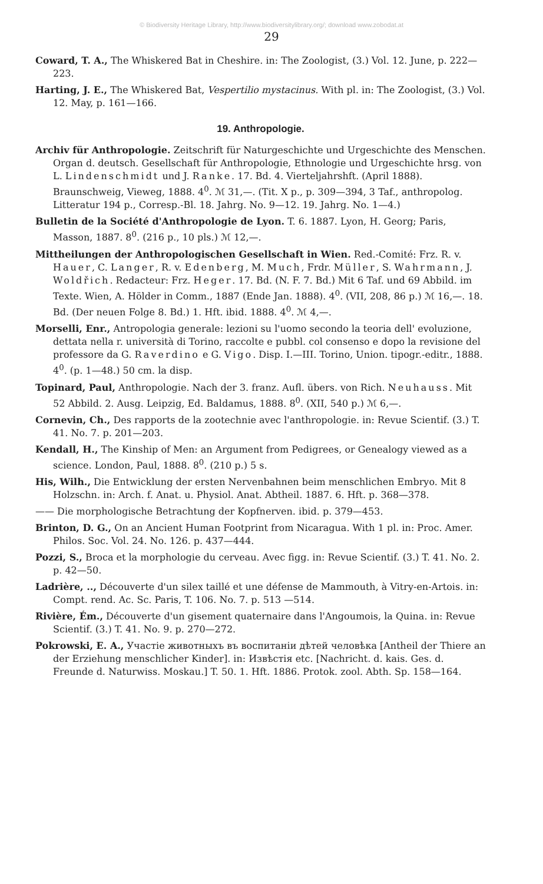© Biodiversity Heritage Library, http://www.biodiversitylibrary.org/; download www.zobodat.at
29
Coward, T. A., The Whiskered Bat in Cheshire. in: The Zoologist, (3.) Vol. 12. June, p. 222—223.
Harting, J. E., The Whiskered Bat, Vespertilio mystacinus. With pl. in: The Zoologist, (3.) Vol. 12. May, p. 161—166.
19. Anthropologie.
Archiv für Anthropologie. Zeitschrift für Naturgeschichte und Urgeschichte des Menschen. Organ d. deutsch. Gesellschaft für Anthropologie, Ethnologie und Urgeschichte hrsg. von L. Lindenschmidt und J. Ranke. 17. Bd. 4. Vierteljahrshft. (April 1888). Braunschweig, Vieweg, 1888. 4<sup>0</sup>. ℳ 31,—. (Tit. X p., p. 309—394, 3 Taf., anthropolog. Litteratur 194 p., Corresp.-Bl. 18. Jahrg. No. 9—12. 19. Jahrg. No. 1—4.)
Bulletin de la Société d'Anthropologie de Lyon. T. 6. 1887. Lyon, H. Georg; Paris, Masson, 1887. 8<sup>0</sup>. (216 p., 10 pls.) ℳ 12,—.
Mittheilungen der Anthropologischen Gesellschaft in Wien. Red.-Comité: Frz. R. v. Hauer, C. Langer, R. v. Edenberg, M. Much, Frdr. Müller, S. Wahrmann, J. Woldřich. Redacteur: Frz. Heger. 17. Bd. (N. F. 7. Bd.) Mit 6 Taf. und 69 Abbild. im Texte. Wien, A. Hölder in Comm., 1887 (Ende Jan. 1888). 4<sup>0</sup>. (VII, 208, 86 p.) ℳ 16,—. 18. Bd. (Der neuen Folge 8. Bd.) 1. Hft. ibid. 1888. 4<sup>0</sup>. ℳ 4,—.
Morselli, Enr., Antropologia generale: lezioni su l'uomo secondo la teoria dell' evoluzione, dettata nella r. università di Torino, raccolte e pubbl. col consenso e dopo la revisione del professore da G. Raverdino e G. Vigo. Disp. I.—III. Torino, Union. tipogr.-editr., 1888. 4<sup>0</sup>. (p. 1—48.) 50 cm. la disp.
Topinard, Paul, Anthropologie. Nach der 3. franz. Aufl. übers. von Rich. Neuhauss. Mit 52 Abbild. 2. Ausg. Leipzig, Ed. Baldamus, 1888. 8<sup>0</sup>. (XII, 540 p.) ℳ 6,—.
Cornevin, Ch., Des rapports de la zootechnie avec l'anthropologie. in: Revue Scientif. (3.) T. 41. No. 7. p. 201—203.
Kendall, H., The Kinship of Men: an Argument from Pedigrees, or Genealogy viewed as a science. London, Paul, 1888. 8<sup>0</sup>. (210 p.) 5 s.
His, Wilh., Die Entwicklung der ersten Nervenbahnen beim menschlichen Embryo. Mit 8 Holzschn. in: Arch. f. Anat. u. Physiol. Anat. Abtheil. 1887. 6. Hft. p. 368—378.
—— Die morphologische Betrachtung der Kopfnerven. ibid. p. 379—453.
Brinton, D. G., On an Ancient Human Footprint from Nicaragua. With 1 pl. in: Proc. Amer. Philos. Soc. Vol. 24. No. 126. p. 437—444.
Pozzi, S., Broca et la morphologie du cerveau. Avec figg. in: Revue Scientif. (3.) T. 41. No. 2. p. 42—50.
Ladrière, .., Découverte d'un silex taillé et une défense de Mammouth, à Vitry-en-Artois. in: Compt. rend. Ac. Sc. Paris, T. 106. No. 7. p. 513 —514.
Rivière, Ém., Découverte d'un gisement quaternaire dans l'Angoumois, la Quina. in: Revue Scientif. (3.) T. 41. No. 9. p. 270—272.
Pokrowski, E. A., Участіе животныхъ въ воспитаніи дѣтей человѣка [Antheil der Thiere an der Erziehung menschlicher Kinder]. in: Извѣстія etc. [Nachricht. d. kais. Ges. d. Freunde d. Naturwiss. Moskau.] T. 50. 1. Hft. 1886. Protok. zool. Abth. Sp. 158—164.